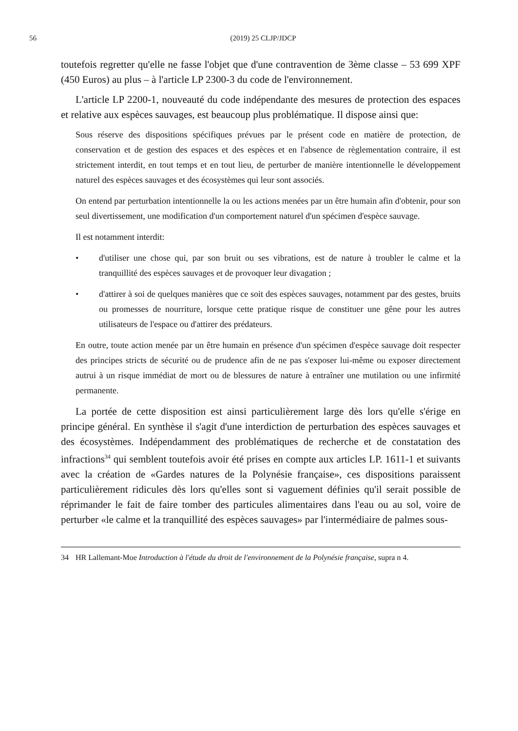56 (2019) 25 CLJP/JDCP
toutefois regretter qu'elle ne fasse l'objet que d'une contravention de 3ème classe – 53 699 XPF (450 Euros) au plus – à l'article LP 2300-3 du code de l'environnement.
L'article LP 2200-1, nouveauté du code indépendante des mesures de protection des espaces et relative aux espèces sauvages, est beaucoup plus problématique. Il dispose ainsi que:
Sous réserve des dispositions spécifiques prévues par le présent code en matière de protection, de conservation et de gestion des espaces et des espèces et en l'absence de règlementation contraire, il est strictement interdit, en tout temps et en tout lieu, de perturber de manière intentionnelle le développement naturel des espèces sauvages et des écosystèmes qui leur sont associés.
On entend par perturbation intentionnelle la ou les actions menées par un être humain afin d'obtenir, pour son seul divertissement, une modification d'un comportement naturel d'un spécimen d'espèce sauvage.
Il est notamment interdit:
• d'utiliser une chose qui, par son bruit ou ses vibrations, est de nature à troubler le calme et la tranquillité des espèces sauvages et de provoquer leur divagation ;
• d'attirer à soi de quelques manières que ce soit des espèces sauvages, notamment par des gestes, bruits ou promesses de nourriture, lorsque cette pratique risque de constituer une gêne pour les autres utilisateurs de l'espace ou d'attirer des prédateurs.
En outre, toute action menée par un être humain en présence d'un spécimen d'espèce sauvage doit respecter des principes stricts de sécurité ou de prudence afin de ne pas s'exposer lui-même ou exposer directement autrui à un risque immédiat de mort ou de blessures de nature à entraîner une mutilation ou une infirmité permanente.
La portée de cette disposition est ainsi particulièrement large dès lors qu'elle s'érige en principe général. En synthèse il s'agit d'une interdiction de perturbation des espèces sauvages et des écosystèmes. Indépendamment des problématiques de recherche et de constatation des infractions<sup>34</sup> qui semblent toutefois avoir été prises en compte aux articles LP. 1611-1 et suivants avec la création de «Gardes natures de la Polynésie française», ces dispositions paraissent particulièrement ridicules dès lors qu'elles sont si vaguement définies qu'il serait possible de réprimander le fait de faire tomber des particules alimentaires dans l'eau ou au sol, voire de perturber «le calme et la tranquillité des espèces sauvages» par l'intermédiaire de palmes sous-
34 HR Lallemant-Moe Introduction à l'étude du droit de l'environnement de la Polynésie française, supra n 4.